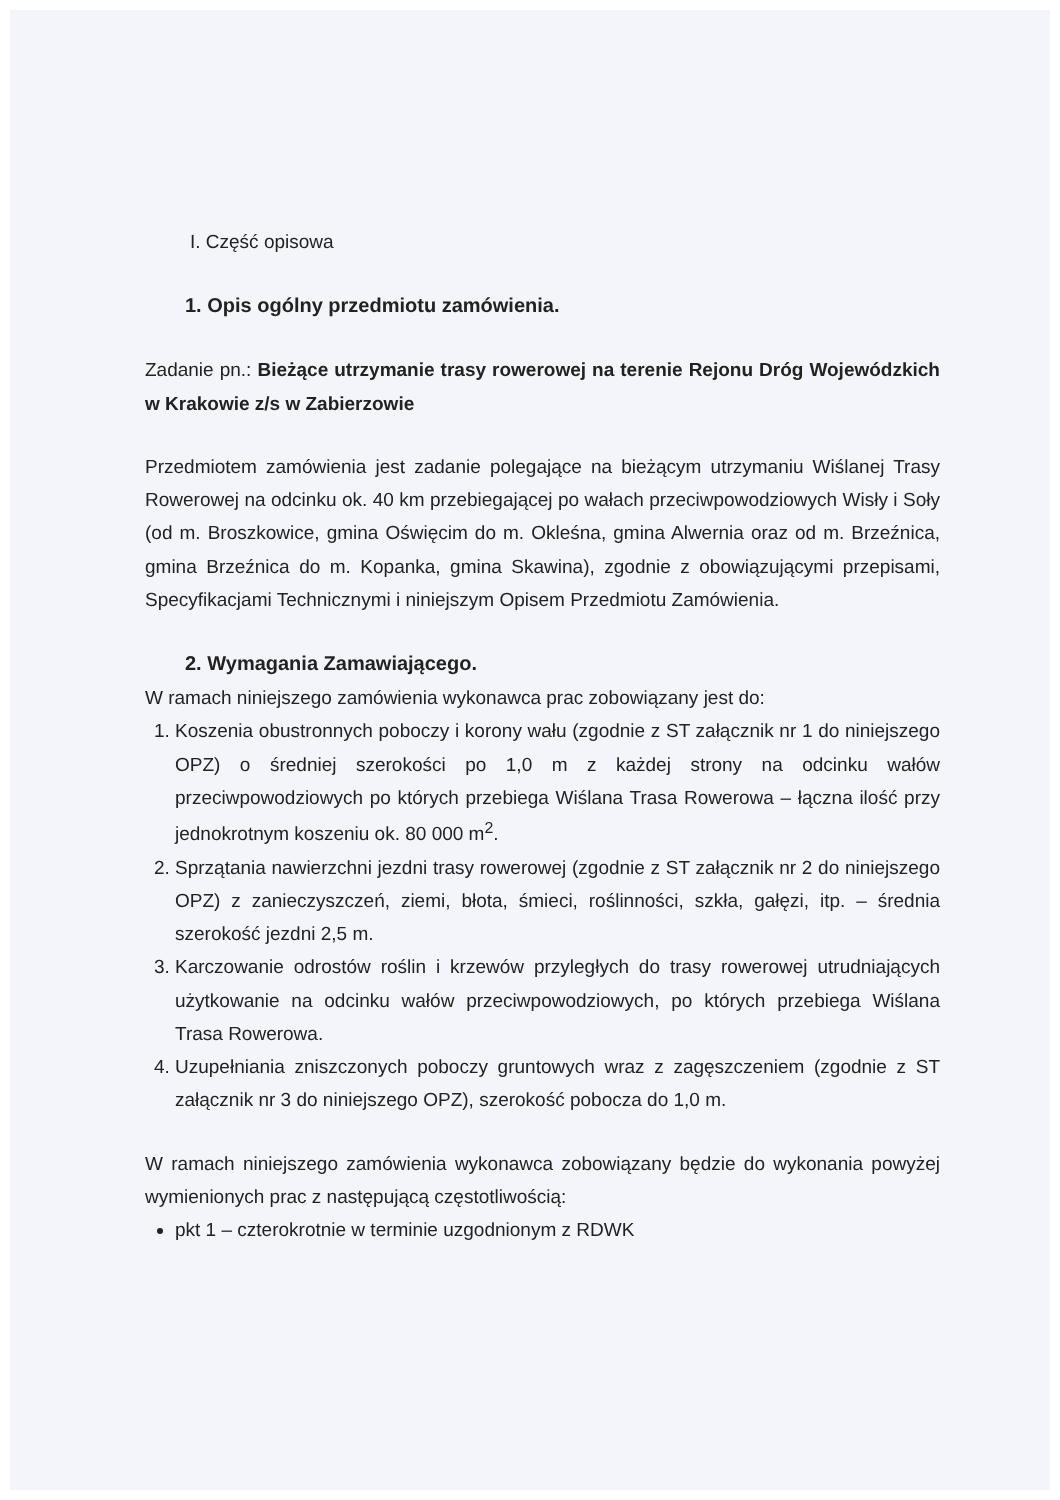I. Część opisowa
1. Opis ogólny przedmiotu zamówienia.
Zadanie pn.: Bieżące utrzymanie trasy rowerowej na terenie Rejonu Dróg Wojewódzkich w Krakowie z/s w Zabierzowie
Przedmiotem zamówienia jest zadanie polegające na bieżącym utrzymaniu Wiślanej Trasy Rowerowej na odcinku ok. 40 km przebiegającej po wałach przeciwpowodziowych Wisły i Soły (od m. Broszkowice, gmina Oświęcim do m. Okleśna, gmina Alwernia oraz od m. Brzeźnica, gmina Brzeźnica do m. Kopanka, gmina Skawina), zgodnie z obowiązującymi przepisami, Specyfikacjami Technicznymi i niniejszym Opisem Przedmiotu Zamówienia.
2. Wymagania Zamawiającego.
W ramach niniejszego zamówienia wykonawca prac zobowiązany jest do:
1. Koszenia obustronnych poboczy i korony wału (zgodnie z ST załącznik nr 1 do niniejszego OPZ) o średniej szerokości po 1,0 m z każdej strony na odcinku wałów przeciwpowodziowych po których przebiega Wiślana Trasa Rowerowa – łączna ilość przy jednokrotnym koszeniu ok. 80 000 m<sup>2</sup>.
2. Sprzątania nawierzchni jezdni trasy rowerowej (zgodnie z ST załącznik nr 2 do niniejszego OPZ) z zanieczyszczeń, ziemi, błota, śmieci, roślinności, szkła, gałęzi, itp. – średnia szerokość jezdni 2,5 m.
3. Karczowanie odrostów roślin i krzewów przyległych do trasy rowerowej utrudniających użytkowanie na odcinku wałów przeciwpowodziowych, po których przebiega Wiślana Trasa Rowerowa.
4. Uzupełniania zniszczonych poboczy gruntowych wraz z zagęszczeniem (zgodnie z ST załącznik nr 3 do niniejszego OPZ), szerokość pobocza do 1,0 m.
W ramach niniejszego zamówienia wykonawca zobowiązany będzie do wykonania powyżej wymienionych prac z następującą częstotliwością:
pkt 1 – czterokrotnie w terminie uzgodnionym z RDWK